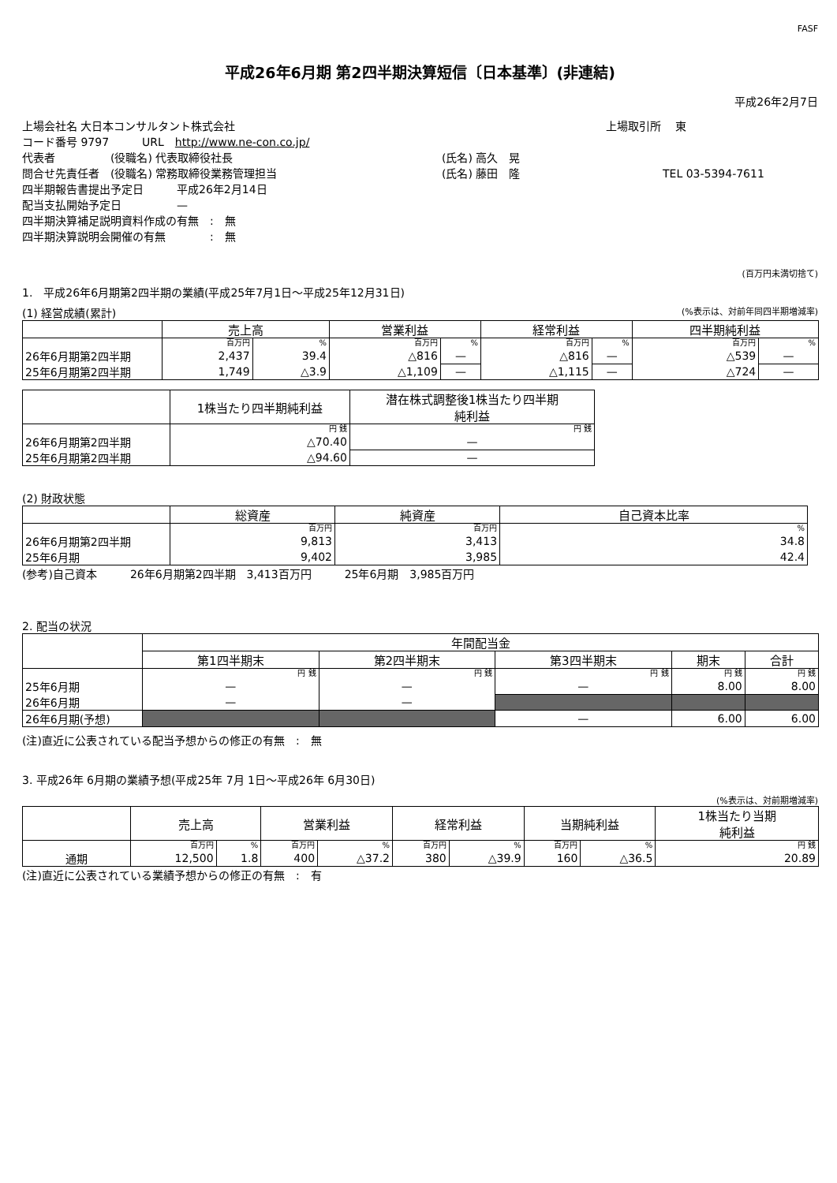FASF
平成26年6月期 第2四半期決算短信〔日本基準〕(非連結)
平成26年2月7日
上場会社名 大日本コンサルタント株式会社 上場取引所　 東
コード番号 9797　　　URL　http://www.ne-con.co.jp/
代表者　　　　　(役職名) 代表取締役社長 (氏名) 高久　晃
問合せ先責任者　(役職名) 常務取締役業務管理担当 (氏名) 藤田　隆 TEL 03-5394-7611
四半期報告書提出予定日　　　平成26年2月14日
配当支払開始予定日　　　　　—
四半期決算補足説明資料作成の有無　:　無
四半期決算説明会開催の有無　　　　:　無
(百万円未満切捨て)
1.　平成26年6月期第2四半期の業績(平成25年7月1日～平成25年12月31日)
(1) 経営成績(累計) (%表示は、対前年同四半期増減率)
| | 売上高 | | 営業利益 | | 経常利益 | | 四半期純利益 | |
| --- | --- | --- | --- | --- | --- | --- | --- | --- |
| | 百万円 | % | 百万円 | % | 百万円 | % | 百万円 | % |
| 26年6月期第2四半期 | 2,437 | 39.4 | △816 | — | △816 | — | △539 | — |
| 25年6月期第2四半期 | 1,749 | △3.9 | △1,109 | — | △1,115 | — | △724 | — |
| | 1株当たり四半期純利益 | 潜在株式調整後1株当たり四半期 純利益 |
| --- | --- | --- |
| | 円 銭 | 円 銭 |
| 26年6月期第2四半期 | △70.40 | — |
| 25年6月期第2四半期 | △94.60 | — |
(2) 財政状態
| | 総資産 | 純資産 | 自己資本比率 |
| --- | --- | --- | --- |
| | 百万円 | 百万円 | % |
| 26年6月期第2四半期 | 9,813 | 3,413 | 34.8 |
| 25年6月期 | 9,402 | 3,985 | 42.4 |
(参考)自己資本　　　26年6月期第2四半期　3,413百万円　　　25年6月期　3,985百万円
2. 配当の状況
| | 年間配当金 | | | | |
| --- | --- | --- | --- | --- | --- |
| | 第1四半期末 | 第2四半期末 | 第3四半期末 | 期末 | 合計 |
| | 円 銭 | 円 銭 | 円 銭 | 円 銭 | 円 銭 |
| 25年6月期 | — | — | — | 8.00 | 8.00 |
| 26年6月期 | — | — | | | |
| 26年6月期(予想) | | | — | 6.00 | 6.00 |
(注)直近に公表されている配当予想からの修正の有無　:　無
3. 平成26年 6月期の業績予想(平成25年 7月 1日～平成26年 6月30日)
(%表示は、対前期増減率)
| | 売上高 | | 営業利益 | | 経常利益 | | 当期純利益 | | 1株当たり当期 純利益 |
| --- | --- | --- | --- | --- | --- | --- | --- | --- | --- |
| | 百万円 | % | 百万円 | % | 百万円 | % | 百万円 | % | 円 銭 |
| 通期 | 12,500 | 1.8 | 400 | △37.2 | 380 | △39.9 | 160 | △36.5 | 20.89 |
(注)直近に公表されている業績予想からの修正の有無　:　有